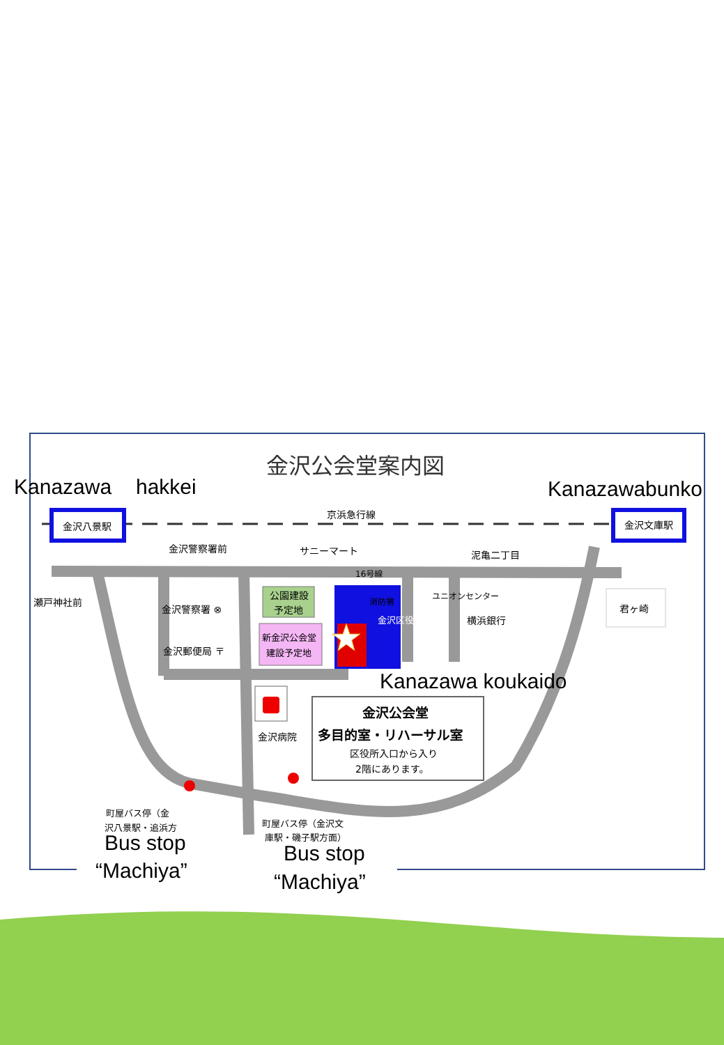金沢公会堂案内図
Kanazawa
hakkei
Kanazawabunko
京浜急行線
金沢八景駅
金沢文庫駅
金沢警察署前
サニーマート
泥亀二丁目
16号線
瀬戸神社前
公園建設
予定地
消防署
金沢区役所
金沢警察署 ⊗
ユニオンセンター
横浜銀行
君ヶ崎
新金沢公会堂
建設予定地
金沢郵便局 〒
Kanazawa koukaido
金沢公会堂
多目的室・リハーサル室
区役所入口から入り
2階にあります。
金沢病院
町屋バス停（金
沢八景駅・追浜方
町屋バス停（金沢文
庫駅・磯子駅方面）
Bus stop
“Machiya”
Bus stop
“Machiya”